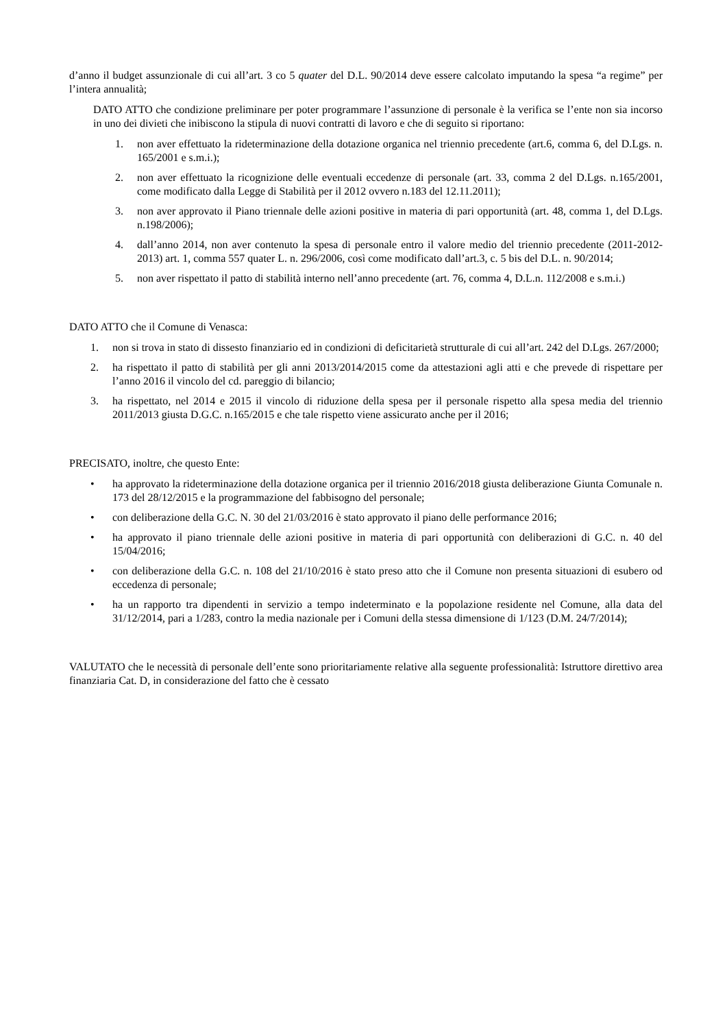d’anno il budget assunzionale di cui all’art. 3 co 5 quater del D.L. 90/2014 deve essere calcolato imputando la spesa “a regime” per l’intera annualità;
DATO ATTO che condizione preliminare per poter programmare l’assunzione di personale è la verifica se l’ente non sia incorso in uno dei divieti che inibiscono la stipula di nuovi contratti di lavoro e che di seguito si riportano:
1. non aver effettuato la rideterminazione della dotazione organica nel triennio precedente (art.6, comma 6, del D.Lgs. n. 165/2001 e s.m.i.);
2. non aver effettuato la ricognizione delle eventuali eccedenze di personale (art. 33, comma 2 del D.Lgs. n.165/2001, come modificato dalla Legge di Stabilità per il 2012 ovvero n.183 del 12.11.2011);
3. non aver approvato il Piano triennale delle azioni positive in materia di pari opportunità (art. 48, comma 1, del D.Lgs. n.198/2006);
4. dall’anno 2014, non aver contenuto la spesa di personale entro il valore medio del triennio precedente (2011-2012-2013) art. 1, comma 557 quater L. n. 296/2006, così come modificato dall’art.3, c. 5 bis del D.L. n. 90/2014;
5. non aver rispettato il patto di stabilità interno nell’anno precedente (art. 76, comma 4, D.L.n. 112/2008 e s.m.i.)
DATO ATTO che il Comune di Venasca:
1. non si trova in stato di dissesto finanziario ed in condizioni di deficitarietà strutturale di cui all’art. 242 del D.Lgs. 267/2000;
2. ha rispettato il patto di stabilità per gli anni 2013/2014/2015 come da attestazioni agli atti e che prevede di rispettare per l’anno 2016 il vincolo del cd. pareggio di bilancio;
3. ha rispettato, nel 2014 e 2015 il vincolo di riduzione della spesa per il personale rispetto alla spesa media del triennio 2011/2013 giusta D.G.C. n.165/2015 e che tale rispetto viene assicurato anche per il 2016;
PRECISATO, inoltre, che questo Ente:
• ha approvato la rideterminazione della dotazione organica per il triennio 2016/2018 giusta deliberazione Giunta Comunale n. 173 del 28/12/2015 e la programmazione del fabbisogno del personale;
• con deliberazione della G.C. N. 30 del 21/03/2016 è stato approvato il piano delle performance 2016;
• ha approvato il piano triennale delle azioni positive in materia di pari opportunità con deliberazioni di G.C. n. 40 del 15/04/2016;
• con deliberazione della G.C. n. 108 del 21/10/2016 è stato preso atto che il Comune non presenta situazioni di esubero od eccedenza di personale;
• ha un rapporto tra dipendenti in servizio a tempo indeterminato e la popolazione residente nel Comune, alla data del 31/12/2014, pari a 1/283, contro la media nazionale per i Comuni della stessa dimensione di 1/123 (D.M. 24/7/2014);
VALUTATO che le necessità di personale dell’ente sono prioritariamente relative alla seguente professionalità: Istruttore direttivo area finanziaria Cat. D, in considerazione del fatto che è cessato